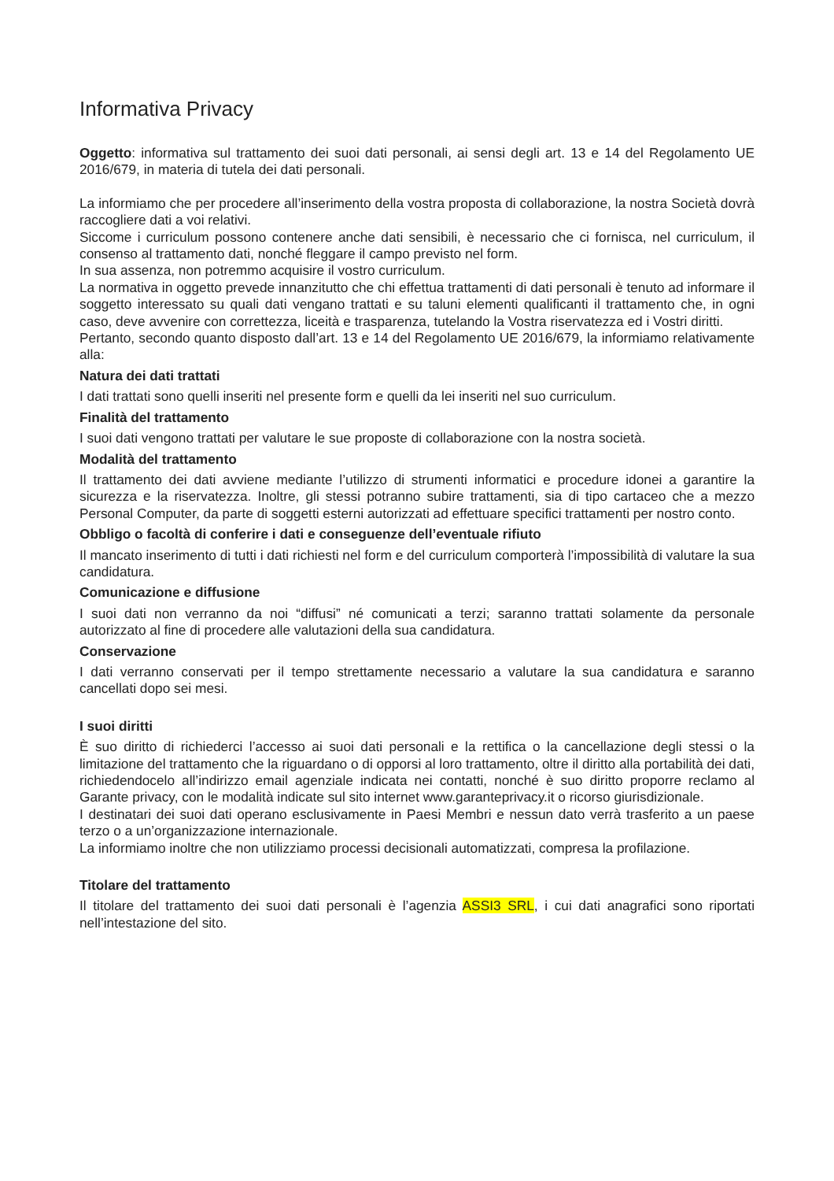Informativa Privacy
Oggetto: informativa sul trattamento dei suoi dati personali, ai sensi degli art. 13 e 14 del Regolamento UE 2016/679, in materia di tutela dei dati personali.
La informiamo che per procedere all’inserimento della vostra proposta di collaborazione, la nostra Società dovrà raccogliere dati a voi relativi.
Siccome i curriculum possono contenere anche dati sensibili, è necessario che ci fornisca, nel curriculum, il consenso al trattamento dati, nonché fleggare il campo previsto nel form.
In sua assenza, non potremmo acquisire il vostro curriculum.
La normativa in oggetto prevede innanzitutto che chi effettua trattamenti di dati personali è tenuto ad informare il soggetto interessato su quali dati vengano trattati e su taluni elementi qualificanti il trattamento che, in ogni caso, deve avvenire con correttezza, liceità e trasparenza, tutelando la Vostra riservatezza ed i Vostri diritti.
Pertanto, secondo quanto disposto dall’art. 13 e 14 del Regolamento UE 2016/679, la informiamo relativamente alla:
Natura dei dati trattati
I dati trattati sono quelli inseriti nel presente form e quelli da lei inseriti nel suo curriculum.
Finalità del trattamento
I suoi dati vengono trattati per valutare le sue proposte di collaborazione con la nostra società.
Modalità del trattamento
Il trattamento dei dati avviene mediante l’utilizzo di strumenti informatici e procedure idonei a garantire la sicurezza e la riservatezza. Inoltre, gli stessi potranno subire trattamenti, sia di tipo cartaceo che a mezzo Personal Computer, da parte di soggetti esterni autorizzati ad effettuare specifici trattamenti per nostro conto.
Obbligo o facoltà di conferire i dati e conseguenze dell’eventuale rifiuto
Il mancato inserimento di tutti i dati richiesti nel form e del curriculum comporterà l’impossibilità di valutare la sua candidatura.
Comunicazione e diffusione
I suoi dati non verranno da noi “diffusi” né comunicati a terzi; saranno trattati solamente da personale autorizzato al fine di procedere alle valutazioni della sua candidatura.
Conservazione
I dati verranno conservati per il tempo strettamente necessario a valutare la sua candidatura e saranno cancellati dopo sei mesi.
I suoi diritti
È suo diritto di richiederci l’accesso ai suoi dati personali e la rettifica o la cancellazione degli stessi o la limitazione del trattamento che la riguardano o di opporsi al loro trattamento, oltre il diritto alla portabilità dei dati, richiedendocelo all’indirizzo email agenziale indicata nei contatti, nonché è suo diritto proporre reclamo al Garante privacy, con le modalità indicate sul sito internet www.garanteprivacy.it o ricorso giurisdizionale.
I destinatari dei suoi dati operano esclusivamente in Paesi Membri e nessun dato verrà trasferito a un paese terzo o a un’organizzazione internazionale.
La informiamo inoltre che non utilizziamo processi decisionali automatizzati, compresa la profilazione.
Titolare del trattamento
Il titolare del trattamento dei suoi dati personali è l’agenzia ASSI3 SRL, i cui dati anagrafici sono riportati nell’intestazione del sito.